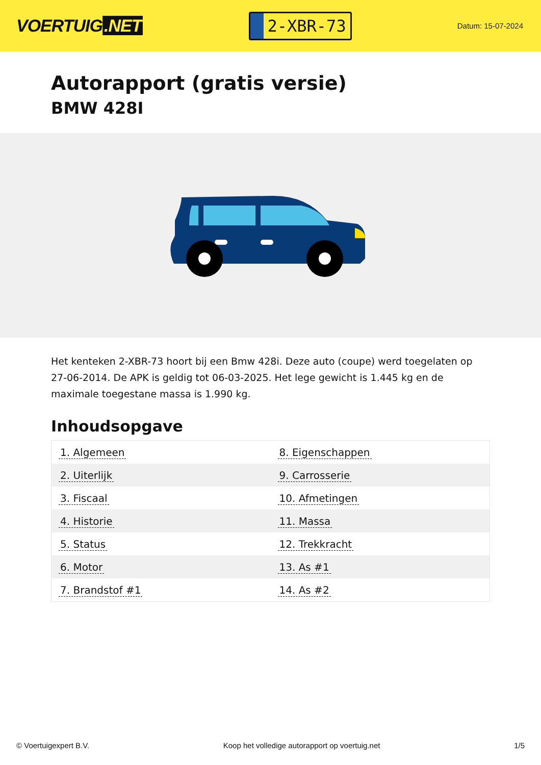VOERTUIG.NET
2-XBR-73
Datum: 15-07-2024
Autorapport (gratis versie)
BMW 428I
Het kenteken 2-XBR-73 hoort bij een Bmw 428i. Deze auto (coupe) werd toegelaten op 27-06-2014. De APK is geldig tot 06-03-2025. Het lege gewicht is 1.445 kg en de maximale toegestane massa is 1.990 kg.
Inhoudsopgave
| 1. Algemeen | 8. Eigenschappen |
| 2. Uiterlijk | 9. Carrosserie |
| 3. Fiscaal | 10. Afmetingen |
| 4. Historie | 11. Massa |
| 5. Status | 12. Trekkracht |
| 6. Motor | 13. As #1 |
| 7. Brandstof #1 | 14. As #2 |
© Voertuigexpert B.V. Koop het volledige autorapport op voertuig.net 1/5